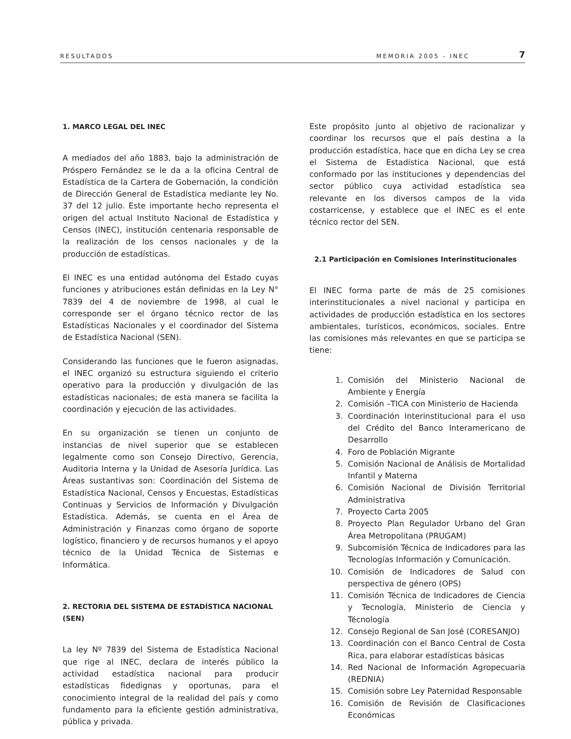RESULTADOS MEMORIA 2005 - INEC 7
1. MARCO LEGAL DEL INEC
A mediados del año 1883, bajo la administración de Próspero Fernández se le da a la oficina Central de Estadística de la Cartera de Gobernación, la condición de Dirección General de Estadística mediante ley No. 37 del 12 julio. Este importante hecho representa el origen del actual Instituto Nacional de Estadística y Censos (INEC), institución centenaria responsable de la realización de los censos nacionales y de la producción de estadísticas.
El INEC es una entidad autónoma del Estado cuyas funciones y atribuciones están definidas en la Ley N° 7839 del 4 de noviembre de 1998, al cual le corresponde ser el órgano técnico rector de las Estadísticas Nacionales y el coordinador del Sistema de Estadística Nacional (SEN).
Considerando las funciones que le fueron asignadas, el INEC organizó su estructura siguiendo el criterio operativo para la producción y divulgación de las estadísticas nacionales; de esta manera se facilita la coordinación y ejecución de las actividades.
En su organización se tienen un conjunto de instancias de nivel superior que se establecen legalmente como son Consejo Directivo, Gerencia, Auditoria Interna y la Unidad de Asesoría Jurídica. Las Áreas sustantivas son: Coordinación del Sistema de Estadística Nacional, Censos y Encuestas, Estadísticas Continuas y Servicios de Información y Divulgación Estadística. Además, se cuenta en el Área de Administración y Finanzas como órgano de soporte logístico, financiero y de recursos humanos y el apoyo técnico de la Unidad Técnica de Sistemas e Informática.
2. RECTORIA DEL SISTEMA DE ESTADÍSTICA NACIONAL (SEN)
La ley Nº 7839 del Sistema de Estadística Nacional que rige al INEC, declara de interés público la actividad estadística nacional para producir estadísticas fidedignas y oportunas, para el conocimiento integral de la realidad del país y como fundamento para la eficiente gestión administrativa, pública y privada.
Este propósito junto al objetivo de racionalizar y coordinar los recursos que el país destina a la producción estadística, hace que en dicha Ley se crea el Sistema de Estadística Nacional, que está conformado por las instituciones y dependencias del sector público cuya actividad estadística sea relevante en los diversos campos de la vida costarricense, y establece que el INEC es el ente técnico rector del SEN.
2.1 Participación en Comisiones Interinstitucionales
El INEC forma parte de más de 25 comisiones interinstitucionales a nivel nacional y participa en actividades de producción estadística en los sectores ambientales, turísticos, económicos, sociales. Entre las comisiones más relevantes en que se participa se tiene:
1. Comisión del Ministerio Nacional de Ambiente y Energía
2. Comisión –TICA con Ministerio de Hacienda
3. Coordinación Interinstitucional para el uso del Crédito del Banco Interamericano de Desarrollo
4. Foro de Población Migrante
5. Comisión Nacional de Análisis de Mortalidad Infantil y Materna
6. Comisión Nacional de División Territorial Administrativa
7. Proyecto Carta 2005
8. Proyecto Plan Regulador Urbano del Gran Área Metropolitana (PRUGAM)
9. Subcomisión Técnica de Indicadores para las Tecnologías Información y Comunicación.
10. Comisión de Indicadores de Salud con perspectiva de género (OPS)
11. Comisión Técnica de Indicadores de Ciencia y Tecnología, Ministerio de Ciencia y Técnología
12. Consejo Regional de San José (CORESANJO)
13. Coordinación con el Banco Central de Costa Rica, para elaborar estadísticas básicas
14. Red Nacional de Información Agropecuaria (REDNIA)
15. Comisión sobre Ley Paternidad Responsable
16. Comisión de Revisión de Clasificaciones Económicas